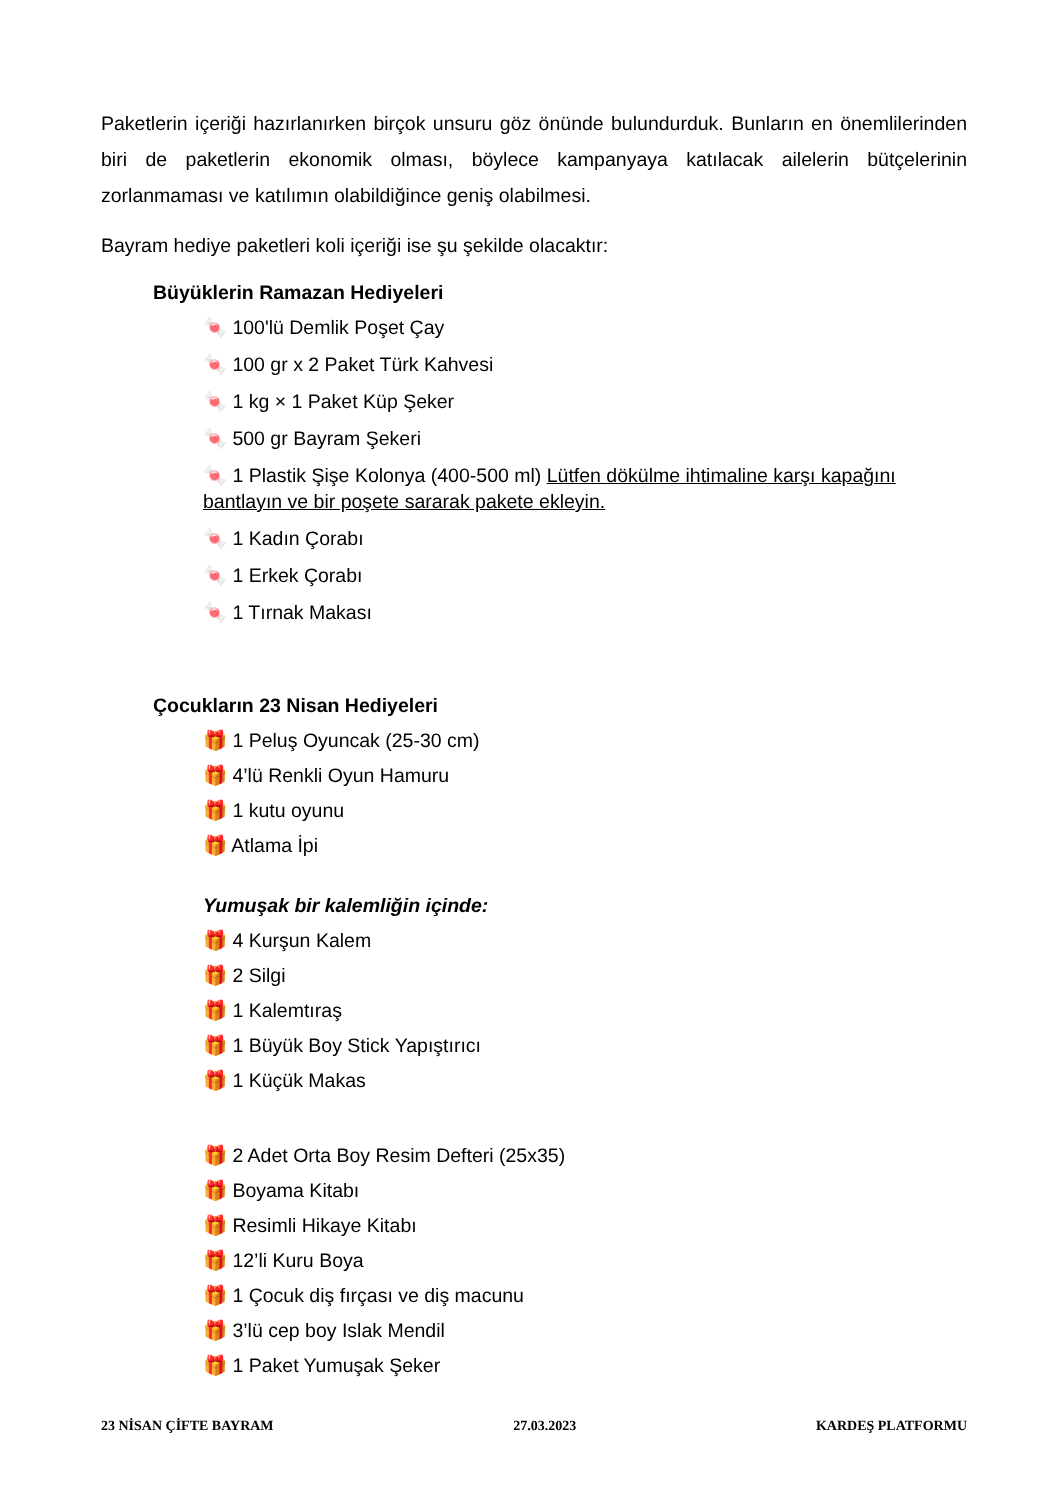Paketlerin içeriği hazırlanırken birçok unsuru göz önünde bulundurduk. Bunların en önemlilerinden biri de paketlerin ekonomik olması, böylece kampanyaya katılacak ailelerin bütçelerinin zorlanmaması ve katılımın olabildiğince geniş olabilmesi.
Bayram hediye paketleri koli içeriği ise şu şekilde olacaktır:
Büyüklerin Ramazan Hediyeleri
🍬 100'lü Demlik Poşet Çay
🍬 100 gr x 2 Paket Türk Kahvesi
🍬 1 kg × 1 Paket Küp Şeker
🍬 500 gr Bayram Şekeri
🍬 1 Plastik Şişe Kolonya (400-500 ml) Lütfen dökülme ihtimaline karşı kapağını bantlayın ve bir poşete sararak pakete ekleyin.
🍬 1 Kadın Çorabı
🍬 1 Erkek Çorabı
🍬 1 Tırnak Makası
Çocukların 23 Nisan Hediyeleri
🎁 1 Peluş Oyuncak (25-30 cm)
🎁 4’lü Renkli Oyun Hamuru
🎁 1 kutu oyunu
🎁 Atlama İpi
Yumuşak bir kalemliğin içinde:
🎁 4 Kurşun Kalem
🎁 2 Silgi
🎁 1 Kalemtıraş
🎁 1 Büyük Boy Stick Yapıştırıcı
🎁 1 Küçük Makas
🎁 2 Adet Orta Boy Resim Defteri (25x35)
🎁 Boyama Kitabı
🎁 Resimli Hikaye Kitabı
🎁 12’li Kuru Boya
🎁 1 Çocuk diş fırçası ve diş macunu
🎁 3’lü cep boy Islak Mendil
🎁 1 Paket Yumuşak Şeker
23 NİSAN ÇİFTE BAYRAM 27.03.2023 KARDEŞ PLATFORMU